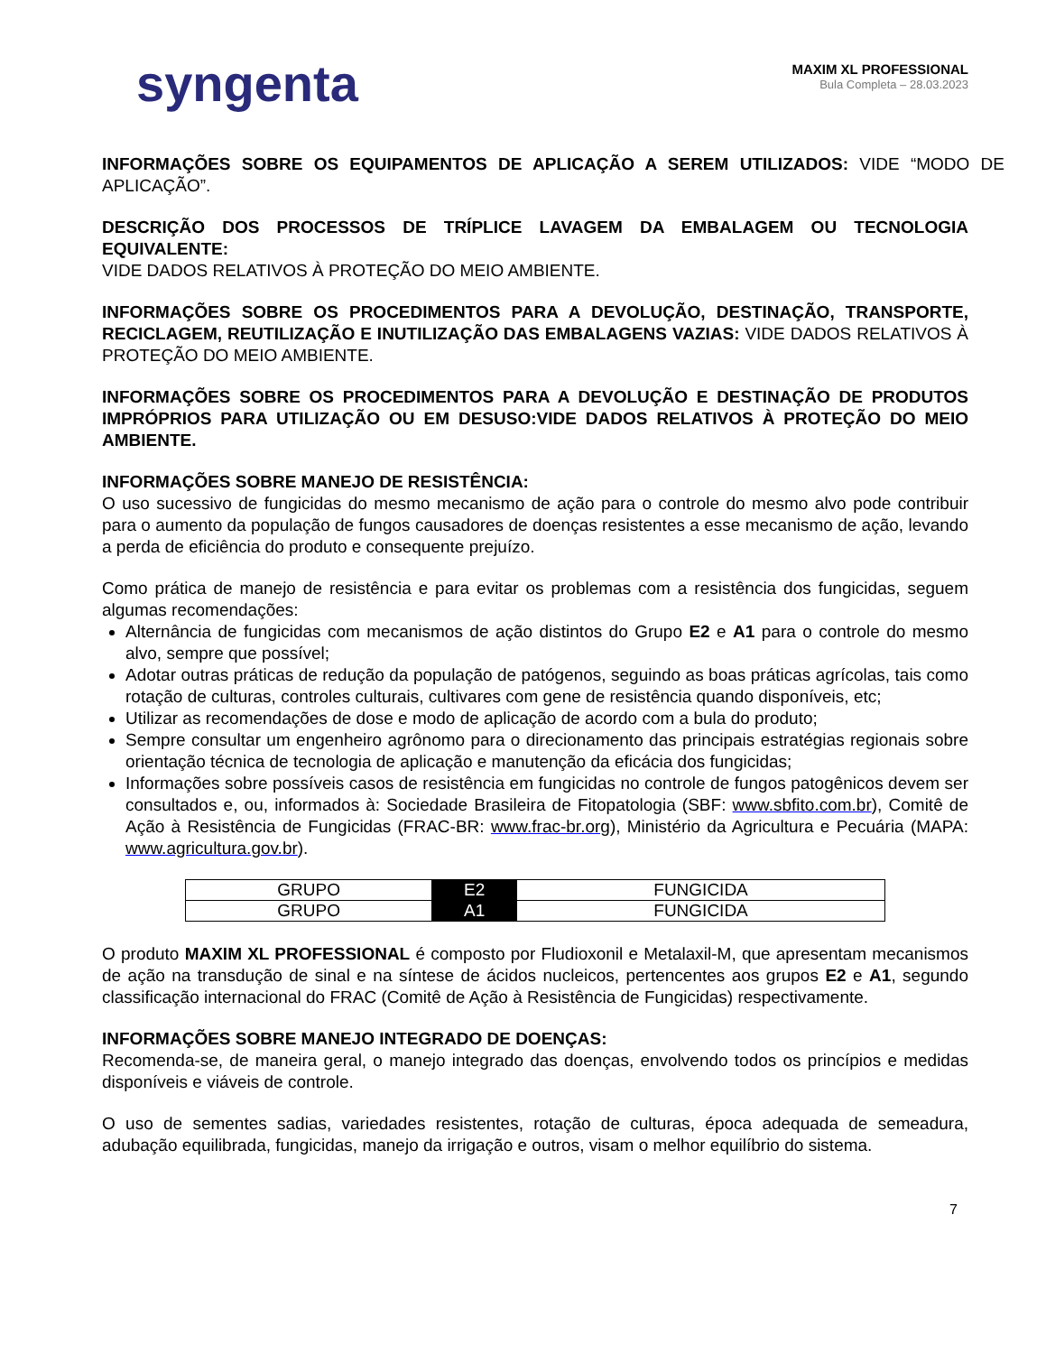syngenta
MAXIM XL PROFESSIONAL
Bula Completa – 28.03.2023
INFORMAÇÕES SOBRE OS EQUIPAMENTOS DE APLICAÇÃO A SEREM UTILIZADOS: VIDE “MODO DE APLICAÇÃO”.
DESCRIÇÃO DOS PROCESSOS DE TRÍPLICE LAVAGEM DA EMBALAGEM OU TECNOLOGIA EQUIVALENTE:
VIDE DADOS RELATIVOS À PROTEÇÃO DO MEIO AMBIENTE.
INFORMAÇÕES SOBRE OS PROCEDIMENTOS PARA A DEVOLUÇÃO, DESTINAÇÃO, TRANSPORTE, RECICLAGEM, REUTILIZAÇÃO E INUTILIZAÇÃO DAS EMBALAGENS VAZIAS: VIDE DADOS RELATIVOS À PROTEÇÃO DO MEIO AMBIENTE.
INFORMAÇÕES SOBRE OS PROCEDIMENTOS PARA A DEVOLUÇÃO E DESTINAÇÃO DE PRODUTOS IMPRÓPRIOS PARA UTILIZAÇÃO OU EM DESUSO:VIDE DADOS RELATIVOS À PROTEÇÃO DO MEIO AMBIENTE.
INFORMAÇÕES SOBRE MANEJO DE RESISTÊNCIA:
O uso sucessivo de fungicidas do mesmo mecanismo de ação para o controle do mesmo alvo pode contribuir para o aumento da população de fungos causadores de doenças resistentes a esse mecanismo de ação, levando a perda de eficiência do produto e consequente prejuízo.
Como prática de manejo de resistência e para evitar os problemas com a resistência dos fungicidas, seguem algumas recomendações:
Alternância de fungicidas com mecanismos de ação distintos do Grupo E2 e A1 para o controle do mesmo alvo, sempre que possível;
Adotar outras práticas de redução da população de patógenos, seguindo as boas práticas agrícolas, tais como rotação de culturas, controles culturais, cultivares com gene de resistência quando disponíveis, etc;
Utilizar as recomendações de dose e modo de aplicação de acordo com a bula do produto;
Sempre consultar um engenheiro agrônomo para o direcionamento das principais estratégias regionais sobre orientação técnica de tecnologia de aplicação e manutenção da eficácia dos fungicidas;
Informações sobre possíveis casos de resistência em fungicidas no controle de fungos patogênicos devem ser consultados e, ou, informados à: Sociedade Brasileira de Fitopatologia (SBF: www.sbfito.com.br), Comitê de Ação à Resistência de Fungicidas (FRAC-BR: www.frac-br.org), Ministério da Agricultura e Pecuária (MAPA: www.agricultura.gov.br).
| GRUPO | E2 | FUNGICIDA |
| GRUPO | A1 | FUNGICIDA |
O produto MAXIM XL PROFESSIONAL é composto por Fludioxonil e Metalaxil-M, que apresentam mecanismos de ação na transdução de sinal e na síntese de ácidos nucleicos, pertencentes aos grupos E2 e A1, segundo classificação internacional do FRAC (Comitê de Ação à Resistência de Fungicidas) respectivamente.
INFORMAÇÕES SOBRE MANEJO INTEGRADO DE DOENÇAS:
Recomenda-se, de maneira geral, o manejo integrado das doenças, envolvendo todos os princípios e medidas disponíveis e viáveis de controle.
O uso de sementes sadias, variedades resistentes, rotação de culturas, época adequada de semeadura, adubação equilibrada, fungicidas, manejo da irrigação e outros, visam o melhor equilíbrio do sistema.
7